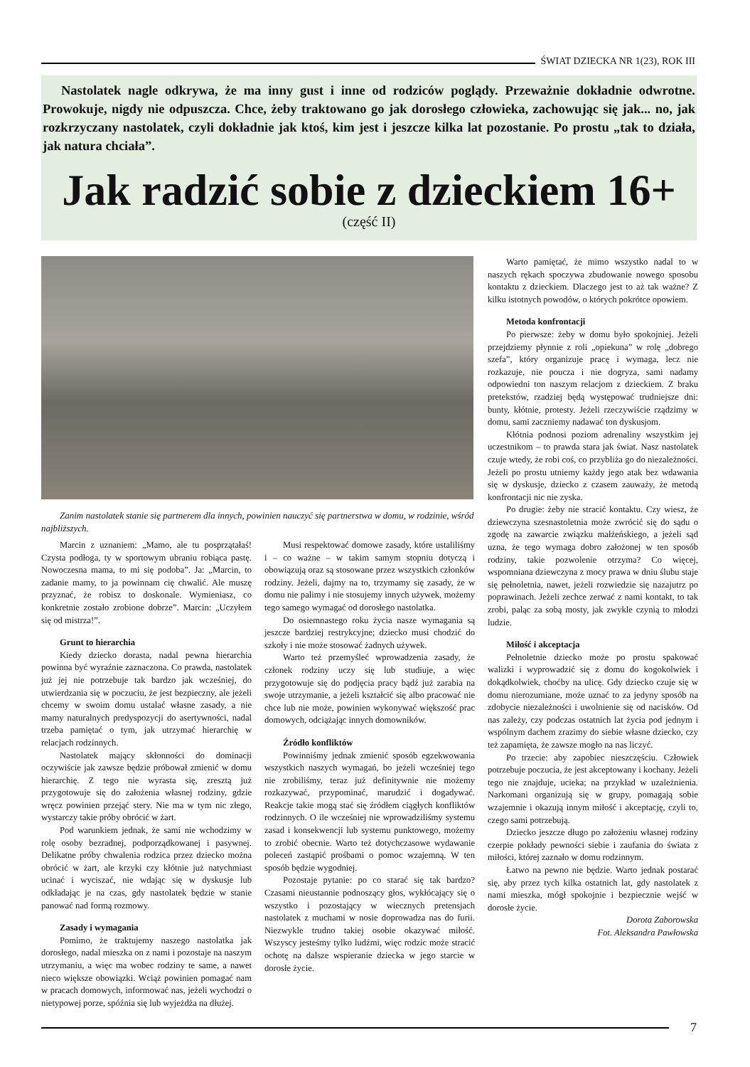ŚWIAT DZIECKA NR 1(23), ROK III
Nastolatek nagle odkrywa, że ma inny gust i inne od rodziców poglądy. Przeważnie dokładnie odwrotne. Prowokuje, nigdy nie odpuszcza. Chce, żeby traktowano go jak dorosłego człowieka, zachowując się jak... no, jak rozkrzyczany nastolatek, czyli dokładnie jak ktoś, kim jest i jeszcze kilka lat pozostanie. Po prostu „tak to działa, jak natura chciała”.
Jak radzić sobie z dzieckiem 16+
(część II)
Zanim nastolatek stanie się partnerem dla innych, powinien nauczyć się partnerstwa w domu, w rodzinie, wśród najbliższych.
Marcin z uznaniem: „Mamo, ale tu posprzątałaś! Czysta podłoga, ty w sportowym ubraniu robiąca pastę. Nowoczesna mama, to mi się podoba”. Ja: „Marcin, to zadanie mamy, to ja powinnam cię chwalić. Ale muszę przyznać, że robisz to doskonale. Wymieniasz, co konkretnie zostało zrobione dobrze”. Marcin: „Uczyłem się od mistrza!”.
Grunt to hierarchia
Kiedy dziecko dorasta, nadal pewna hierarchia powinna być wyraźnie zaznaczona. Co prawda, nastolatek już jej nie potrzebuje tak bardzo jak wcześniej, do utwierdzania się w poczuciu, że jest bezpieczny, ale jeżeli chcemy w swoim domu ustalać własne zasady, a nie mamy naturalnych predyspozycji do asertywności, nadal trzeba pamiętać o tym, jak utrzymać hierarchię w relacjach rodzinnych.
Nastolatek mający skłonności do dominacji oczywiście jak zawsze będzie próbował zmienić w domu hierarchię. Z tego nie wyrasta się, zresztą już przygotowuje się do założenia własnej rodziny, gdzie wręcz powinien przejąć stery. Nie ma w tym nic złego, wystarczy takie próby obrócić w żart.
Pod warunkiem jednak, że sami nie wchodzimy w rolę osoby bezradnej, podporządkowanej i pasywnej. Delikatne próby chwalenia rodzica przez dziecko można obrócić w żart, ale krzyki czy kłótnie już natychmiast ucinać i wyciszać, nie wdając się w dyskusje lub odkładając je na czas, gdy nastolatek będzie w stanie panować nad formą rozmowy.
Zasady i wymagania
Pomimo, że traktujemy naszego nastolatka jak dorosłego, nadal mieszka on z nami i pozostaje na naszym utrzymaniu, a więc ma wobec rodziny te same, a nawet nieco większe obowiązki. Wciąż powinien pomagać nam w pracach domowych, informować nas, jeżeli wychodzi o nietypowej porze, spóźnia się lub wyjeżdża na dłużej.
Musi respektować domowe zasady, które ustaliliśmy i – co ważne – w takim samym stopniu dotyczą i obowiązują oraz są stosowane przez wszystkich członków rodziny. Jeżeli, dajmy na to, trzymamy się zasady, że w domu nie palimy i nie stosujemy innych używek, możemy tego samego wymagać od dorosłego nastolatka.
Do osiemnastego roku życia nasze wymagania są jeszcze bardziej restrykcyjne; dziecko musi chodzić do szkoły i nie może stosować żadnych używek.
Warto też przemyśleć wprowadzenia zasady, że członek rodziny uczy się lub studiuje, a więc przygotowuje się do podjęcia pracy bądź już zarabia na swoje utrzymanie, a jeżeli kształcić się albo pracować nie chce lub nie może, powinien wykonywać większość prac domowych, odciążając innych domowników.
Źródło konfliktów
Powinniśmy jednak zmienić sposób egzekwowania wszystkich naszych wymagań, bo jeżeli wcześniej tego nie zrobiliśmy, teraz już definitywnie nie możemy rozkazywać, przypominać, marudzić i dogadywać. Reakcje takie mogą stać się źródłem ciągłych konfliktów rodzinnych. O ile wcześniej nie wprowadziliśmy systemu zasad i konsekwencji lub systemu punktowego, możemy to zrobić obecnie. Warto też dotychczasowe wydawanie poleceń zastąpić prośbami o pomoc wzajemną. W ten sposób będzie wygodniej.
Pozostaje pytanie: po co starać się tak bardzo? Czasami nieustannie podnoszący głos, wykłócający się o wszystko i pozostający w wiecznych pretensjach nastolatek z muchami w nosie doprowadza nas do furii. Niezwykle trudno takiej osobie okazywać miłość. Wszyscy jesteśmy tylko ludźmi, więc rodzic może stracić ochotę na dalsze wspieranie dziecka w jego starcie w dorosłe życie.
Warto pamiętać, że mimo wszystko nadal to w naszych rękach spoczywa zbudowanie nowego sposobu kontaktu z dzieckiem. Dlaczego jest to aż tak ważne? Z kilku istotnych powodów, o których pokrótce opowiem.
Metoda konfrontacji
Po pierwsze: żeby w domu było spokojniej. Jeżeli przejdziemy płynnie z roli „opiekuna” w rolę „dobrego szefa”, który organizuje pracę i wymaga, lecz nie rozkazuje, nie poucza i nie dogryza, sami nadamy odpowiedni ton naszym relacjom z dzieckiem. Z braku pretekstów, rzadziej będą występować trudniejsze dni: bunty, kłótnie, protesty. Jeżeli rzeczywiście rządzimy w domu, sami zaczniemy nadawać ton dyskusjom.
Kłótnia podnosi poziom adrenaliny wszystkim jej uczestnikom – to prawda stara jak świat. Nasz nastolatek czuje wtedy, że robi coś, co przybliża go do niezależności. Jeżeli po prostu utniemy każdy jego atak bez wdawania się w dyskusje, dziecko z czasem zauważy, że metodą konfrontacji nic nie zyska.
Po drugie: żeby nie stracić kontaktu. Czy wiesz, że dziewczyna szesnastoletnia może zwrócić się do sądu o zgodę na zawarcie związku małżeńskiego, a jeżeli sąd uzna, że tego wymaga dobro założonej w ten sposób rodziny, takie pozwolenie otrzyma? Co więcej, wspomniana dziewczyna z mocy prawa w dniu ślubu staje się pełnoletnia, nawet, jeżeli rozwiedzie się nazajutrz po poprawinach. Jeżeli zechce zerwać z nami kontakt, to tak zrobi, paląc za sobą mosty, jak zwykle czynią to młodzi ludzie.
Miłość i akceptacja
Pełnoletnie dziecko może po prostu spakować walizki i wyprowadzić się z domu do kogokolwiek i dokądkolwiek, choćby na ulicę. Gdy dziecko czuje się w domu nierozumiane, może uznać to za jedyny sposób na zdobycie niezależności i uwolnienie się od nacisków. Od nas zależy, czy podczas ostatnich lat życia pod jednym i wspólnym dachem zrazimy do siebie własne dziecko, czy też zapamięta, że zawsze mogło na nas liczyć.
Po trzecie: aby zapobiec nieszczęściu. Człowiek potrzebuje poczucia, że jest akceptowany i kochany. Jeżeli tego nie znajduje, ucieka; na przykład w uzależnienia. Narkomani organizują się w grupy, pomagają sobie wzajemnie i okazują innym miłość i akceptację, czyli to, czego sami potrzebują.
Dziecko jeszcze długo po założeniu własnej rodziny czerpie pokłady pewności siebie i zaufania do świata z miłości, której zaznało w domu rodzinnym.
Łatwo na pewno nie będzie. Warto jednak postarać się, aby przez tych kilka ostatnich lat, gdy nastolatek z nami mieszka, mógł spokojnie i bezpiecznie wejść w dorosłe życie.
Dorota Zaborowska
Fot. Aleksandra Pawłowska
7